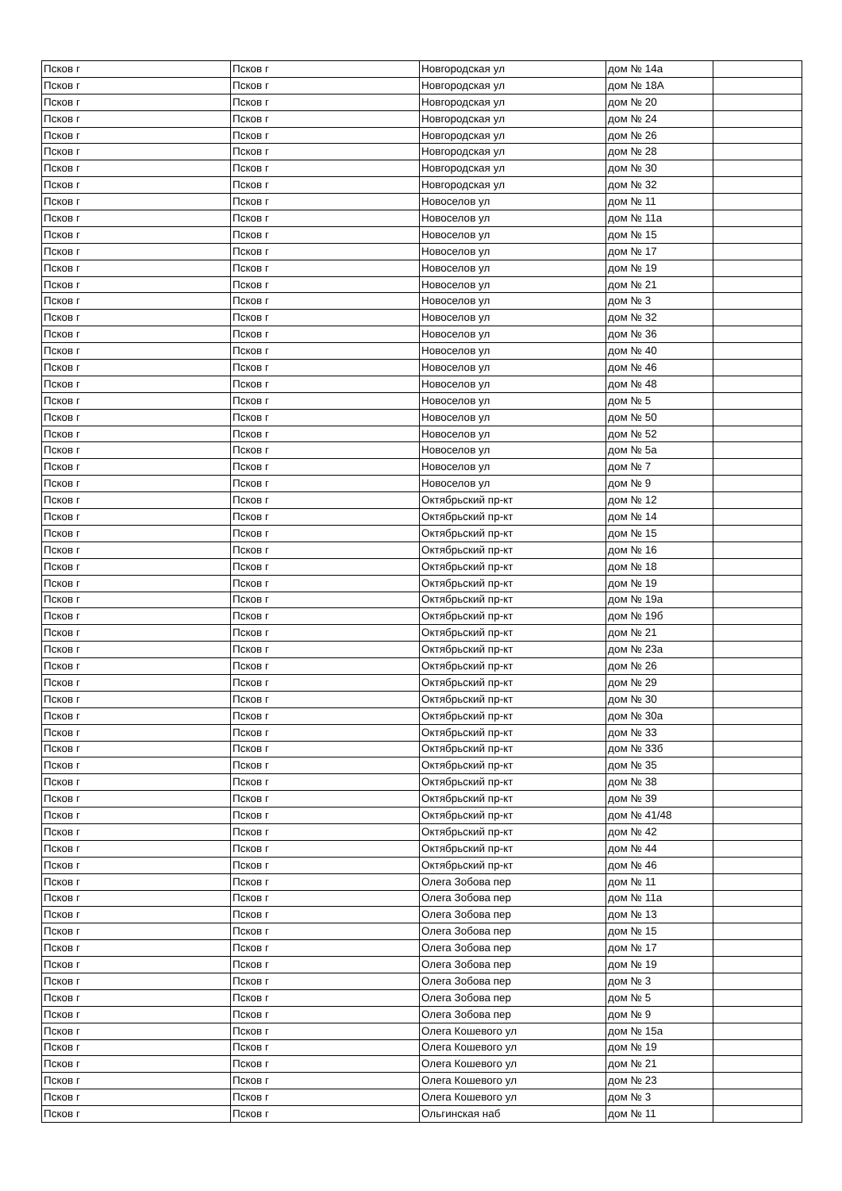| Псков г | Псков г | Новгородская ул | дом № 14а | |
| Псков г | Псков г | Новгородская ул | дом № 18А | |
| Псков г | Псков г | Новгородская ул | дом № 20 | |
| Псков г | Псков г | Новгородская ул | дом № 24 | |
| Псков г | Псков г | Новгородская ул | дом № 26 | |
| Псков г | Псков г | Новгородская ул | дом № 28 | |
| Псков г | Псков г | Новгородская ул | дом № 30 | |
| Псков г | Псков г | Новгородская ул | дом № 32 | |
| Псков г | Псков г | Новоселов ул | дом № 11 | |
| Псков г | Псков г | Новоселов ул | дом № 11а | |
| Псков г | Псков г | Новоселов ул | дом № 15 | |
| Псков г | Псков г | Новоселов ул | дом № 17 | |
| Псков г | Псков г | Новоселов ул | дом № 19 | |
| Псков г | Псков г | Новоселов ул | дом № 21 | |
| Псков г | Псков г | Новоселов ул | дом № 3 | |
| Псков г | Псков г | Новоселов ул | дом № 32 | |
| Псков г | Псков г | Новоселов ул | дом № 36 | |
| Псков г | Псков г | Новоселов ул | дом № 40 | |
| Псков г | Псков г | Новоселов ул | дом № 46 | |
| Псков г | Псков г | Новоселов ул | дом № 48 | |
| Псков г | Псков г | Новоселов ул | дом № 5 | |
| Псков г | Псков г | Новоселов ул | дом № 50 | |
| Псков г | Псков г | Новоселов ул | дом № 52 | |
| Псков г | Псков г | Новоселов ул | дом № 5а | |
| Псков г | Псков г | Новоселов ул | дом № 7 | |
| Псков г | Псков г | Новоселов ул | дом № 9 | |
| Псков г | Псков г | Октябрьский пр-кт | дом № 12 | |
| Псков г | Псков г | Октябрьский пр-кт | дом № 14 | |
| Псков г | Псков г | Октябрьский пр-кт | дом № 15 | |
| Псков г | Псков г | Октябрьский пр-кт | дом № 16 | |
| Псков г | Псков г | Октябрьский пр-кт | дом № 18 | |
| Псков г | Псков г | Октябрьский пр-кт | дом № 19 | |
| Псков г | Псков г | Октябрьский пр-кт | дом № 19а | |
| Псков г | Псков г | Октябрьский пр-кт | дом № 19б | |
| Псков г | Псков г | Октябрьский пр-кт | дом № 21 | |
| Псков г | Псков г | Октябрьский пр-кт | дом № 23а | |
| Псков г | Псков г | Октябрьский пр-кт | дом № 26 | |
| Псков г | Псков г | Октябрьский пр-кт | дом № 29 | |
| Псков г | Псков г | Октябрьский пр-кт | дом № 30 | |
| Псков г | Псков г | Октябрьский пр-кт | дом № 30а | |
| Псков г | Псков г | Октябрьский пр-кт | дом № 33 | |
| Псков г | Псков г | Октябрьский пр-кт | дом № 33б | |
| Псков г | Псков г | Октябрьский пр-кт | дом № 35 | |
| Псков г | Псков г | Октябрьский пр-кт | дом № 38 | |
| Псков г | Псков г | Октябрьский пр-кт | дом № 39 | |
| Псков г | Псков г | Октябрьский пр-кт | дом № 41/48 | |
| Псков г | Псков г | Октябрьский пр-кт | дом № 42 | |
| Псков г | Псков г | Октябрьский пр-кт | дом № 44 | |
| Псков г | Псков г | Октябрьский пр-кт | дом № 46 | |
| Псков г | Псков г | Олега Зобова пер | дом № 11 | |
| Псков г | Псков г | Олега Зобова пер | дом № 11а | |
| Псков г | Псков г | Олега Зобова пер | дом № 13 | |
| Псков г | Псков г | Олега Зобова пер | дом № 15 | |
| Псков г | Псков г | Олега Зобова пер | дом № 17 | |
| Псков г | Псков г | Олега Зобова пер | дом № 19 | |
| Псков г | Псков г | Олега Зобова пер | дом № 3 | |
| Псков г | Псков г | Олега Зобова пер | дом № 5 | |
| Псков г | Псков г | Олега Зобова пер | дом № 9 | |
| Псков г | Псков г | Олега Кошевого ул | дом № 15а | |
| Псков г | Псков г | Олега Кошевого ул | дом № 19 | |
| Псков г | Псков г | Олега Кошевого ул | дом № 21 | |
| Псков г | Псков г | Олега Кошевого ул | дом № 23 | |
| Псков г | Псков г | Олега Кошевого ул | дом № 3 | |
| Псков г | Псков г | Ольгинская наб | дом № 11 | |